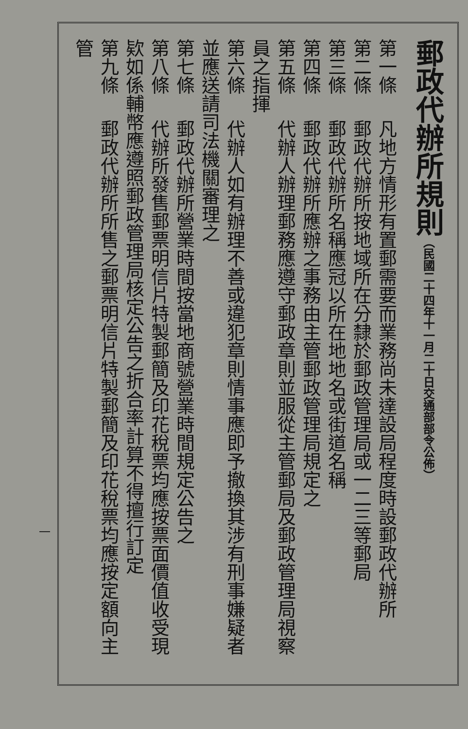郵政代辦所規則（民國二十四年十一月二十日交通部部令公佈）
第一條 凡地方情形有置郵需要而業務尚未達設局程度時設郵政代辦所
第二條 郵政代辦所按地域所在分隸於郵政管理局或一二三等郵局
第三條 郵政代辦所名稱應冠以所在地地名或街道名稱
第四條 郵政代辦所應辦之事務由主管郵政管理局規定之
第五條 代辦人辦理郵務應遵守郵政章則並服從主管郵局及郵政管理局視察員之指揮
第六條 代辦人如有辦理不善或違犯章則情事應即予撤換其涉有刑事嫌疑者並應送請司法機關審理之
第七條 郵政代辦所營業時間按當地商號營業時間規定公告之
第八條 代辦所發售郵票明信片特製郵簡及印花稅票均應按票面價值收受現欵如係輔幣應遵照郵政管理局核定公告之折合率計算不得擅行訂定
第九條 郵政代辦所所售之郵票明信片特製郵簡及印花稅票均應按定額向主管
一